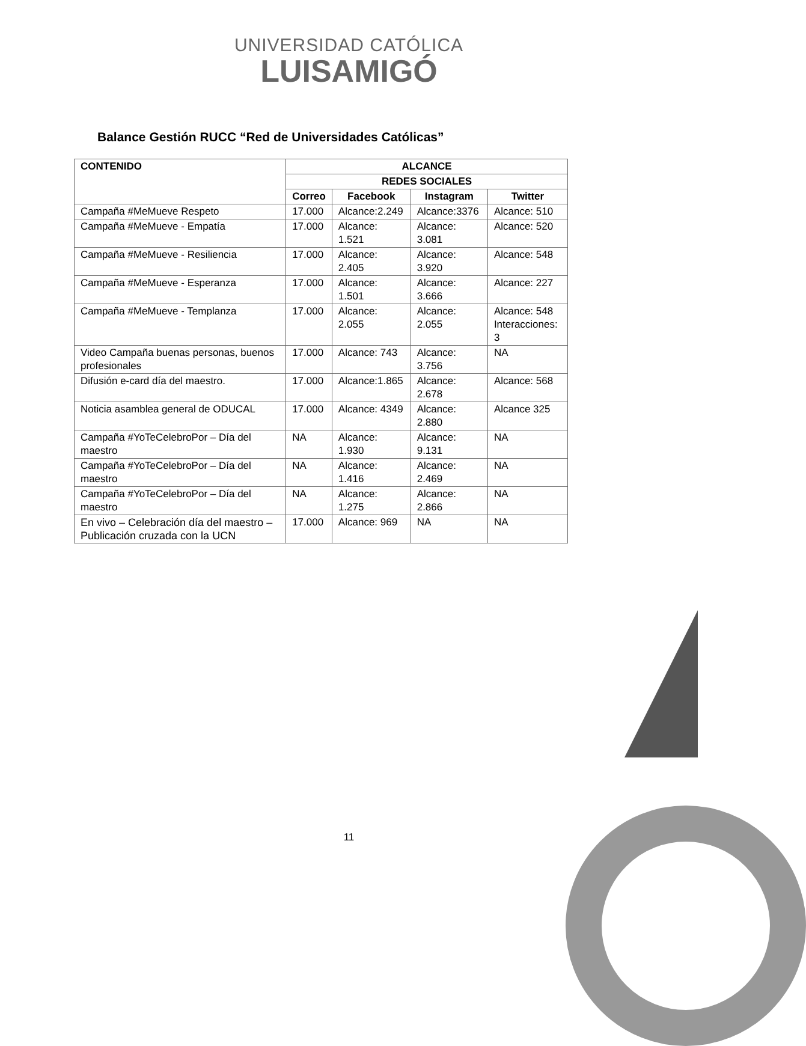UNIVERSIDAD CATÓLICA
LUISAMIGÓ
Balance Gestión RUCC “Red de Universidades Católicas”
| CONTENIDO | ALCANCE | | | |
| --- | --- | --- | --- | --- |
| | REDES SOCIALES | | | |
| | Correo | Facebook | Instagram | Twitter |
| Campaña #MeMueve Respeto | 17.000 | Alcance:2.249 | Alcance:3376 | Alcance: 510 |
| Campaña #MeMueve - Empatía | 17.000 | Alcance: 1.521 | Alcance: 3.081 | Alcance: 520 |
| Campaña #MeMueve - Resiliencia | 17.000 | Alcance: 2.405 | Alcance: 3.920 | Alcance: 548 |
| Campaña #MeMueve - Esperanza | 17.000 | Alcance: 1.501 | Alcance: 3.666 | Alcance: 227 |
| Campaña #MeMueve - Templanza | 17.000 | Alcance: 2.055 | Alcance: 2.055 | Alcance: 548 Interacciones: 3 |
| Video Campaña buenas personas, buenos profesionales | 17.000 | Alcance: 743 | Alcance: 3.756 | NA |
| Difusión e-card día del maestro. | 17.000 | Alcance:1.865 | Alcance: 2.678 | Alcance: 568 |
| Noticia asamblea general de ODUCAL | 17.000 | Alcance: 4349 | Alcance: 2.880 | Alcance 325 |
| Campaña #YoTeCelebroPor – Día del maestro | NA | Alcance: 1.930 | Alcance: 9.131 | NA |
| Campaña #YoTeCelebroPor – Día del maestro | NA | Alcance: 1.416 | Alcance: 2.469 | NA |
| Campaña #YoTeCelebroPor – Día del maestro | NA | Alcance: 1.275 | Alcance: 2.866 | NA |
| En vivo – Celebración día del maestro – Publicación cruzada con la UCN | 17.000 | Alcance: 969 | NA | NA |
11